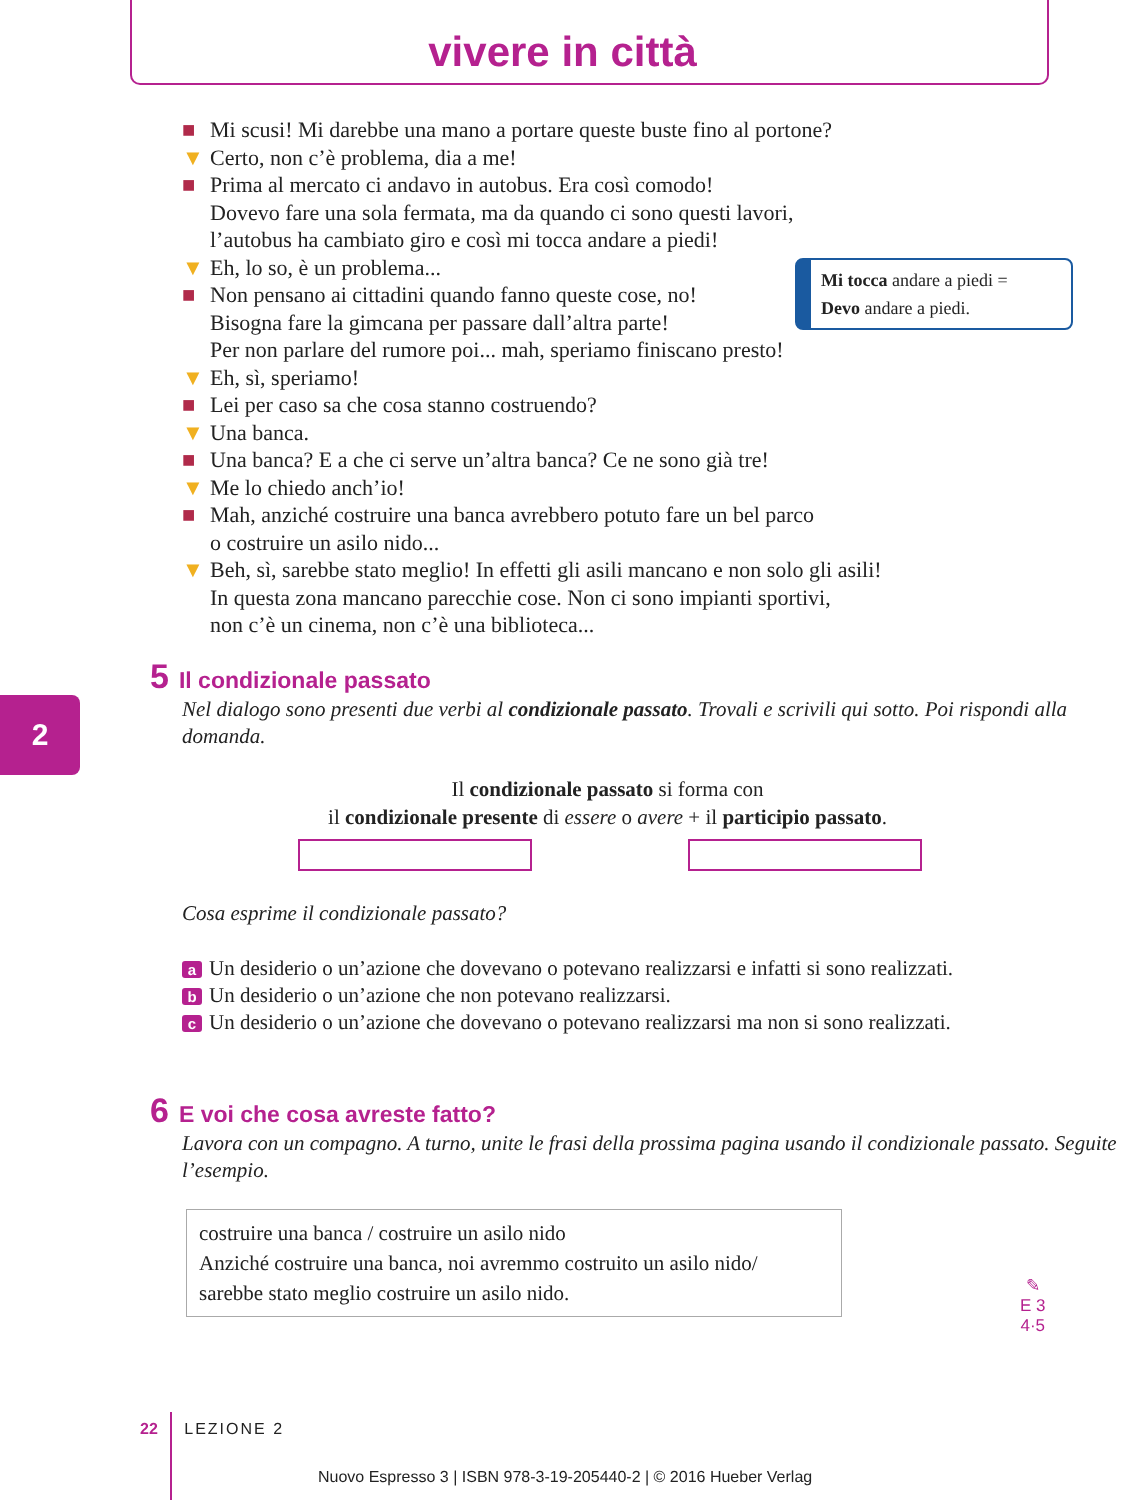vivere in città
■ Mi scusi! Mi darebbe una mano a portare queste buste fino al portone?
▼ Certo, non c’è problema, dia a me!
■ Prima al mercato ci andavo in autobus. Era così comodo!
Dovevo fare una sola fermata, ma da quando ci sono questi lavori,
l’autobus ha cambiato giro e così mi tocca andare a piedi!
▼ Eh, lo so, è un problema...
■ Non pensano ai cittadini quando fanno queste cose, no!
Bisogna fare la gimcana per passare dall’altra parte!
Per non parlare del rumore poi... mah, speriamo finiscano presto!
▼ Eh, sì, speriamo!
■ Lei per caso sa che cosa stanno costruendo?
▼ Una banca.
■ Una banca? E a che ci serve un’altra banca? Ce ne sono già tre!
▼ Me lo chiedo anch’io!
■ Mah, anziché costruire una banca avrebbero potuto fare un bel parco
o costruire un asilo nido...
▼ Beh, sì, sarebbe stato meglio! In effetti gli asili mancano e non solo gli asili!
In questa zona mancano parecchie cose. Non ci sono impianti sportivi,
non c’è un cinema, non c’è una biblioteca...
Mi tocca andare a piedi =
Devo andare a piedi.
2
5 Il condizionale passato
Nel dialogo sono presenti due verbi al condizionale passato. Trovali e scrivili qui sotto. Poi rispondi alla domanda.
Il condizionale passato si forma con
il condizionale presente di essere o avere + il participio passato.
Cosa esprime il condizionale passato?
a Un desiderio o un’azione che dovevano o potevano realizzarsi e infatti si sono realizzati.
b Un desiderio o un’azione che non potevano realizzarsi.
c Un desiderio o un’azione che dovevano o potevano realizzarsi ma non si sono realizzati.
6 E voi che cosa avreste fatto?
Lavora con un compagno. A turno, unite le frasi della prossima pagina usando il condizionale passato. Seguite l’esempio.
costruire una banca / costruire un asilo nido
Anziché costruire una banca, noi avremmo costruito un asilo nido/
sarebbe stato meglio costruire un asilo nido.
✎
E 3
4·5
22 LEZIONE 2
Nuovo Espresso 3 | ISBN 978-3-19-205440-2 | © 2016 Hueber Verlag